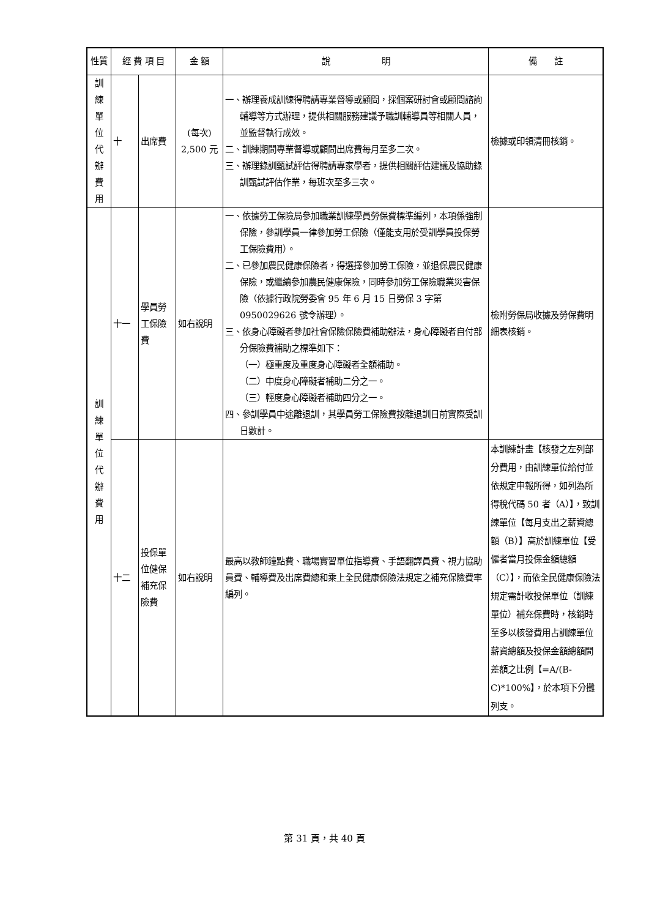| 性質 | 經 費 項 目 | | 金 額 | 說 明 | 備 註 |
| --- | --- | --- | --- | --- | --- |
| 訓 練 單 位 代 辦 費 用 | 十 | 出席費 | (每次) 2,500 元 | 一、辦理養成訓練得聘請專業督導或顧問，採個案研討會或顧問諮詢輔導等方式辦理，提供相關服務建議予職訓輔導員等相關人員，並監督執行成效。 二、訓練期間專業督導或顧問出席費每月至多二次。 三、辦理錄訓甄試評估得聘請專家學者，提供相關評估建議及協助錄訓甄試評估作業，每班次至多三次。 | 檢據或印領清冊核銷。 |
| 訓 練 單 位 代 辦 費 用 | 十一 | 學員勞工保險費 | 如右說明 | 一、依據勞工保險局參加職業訓練學員勞保費標準編列，本項係強制保險，參訓學員一律參加勞工保險（僅能支用於受訓學員投保勞工保險費用）。 二、已參加農民健康保險者，得選擇參加勞工保險，並退保農民健康保險，或繼續參加農民健康保險，同時參加勞工保險職業災害保險（依據行政院勞委會 95 年 6 月 15 日勞保 3 字第 0950029626 號令辦理）。 三、依身心障礙者參加社會保險保險費補助辦法，身心障礙者自付部分保險費補助之標準如下： （一）極重度及重度身心障礙者全額補助。 （二）中度身心障礙者補助二分之一。 （三）輕度身心障礙者補助四分之一。 四、參訓學員中途離退訓，其學員勞工保險費按離退訓日前實際受訓日數計。 | 檢附勞保局收據及勞保費明細表核銷。 |
| | 十二 | 投保單位健保補充保險費 | 如右說明 | 最高以教師鐘點費、職場實習單位指導費、手語翻譯員費、視力協助員費、輔導費及出席費總和乘上全民健康保險法規定之補充保險費率編列。 | 本訓練計畫【核發之左列部分費用，由訓練單位給付並依規定申報所得，如列為所得稅代碼 50 者（A）】，致訓練單位【每月支出之薪資總額（B）】高於訓練單位【受僱者當月投保金額總額（C）】，而依全民健康保險法規定需計收投保單位（訓練單位）補充保費時，核銷時至多以核發費用占訓練單位薪資總額及投保金額總額間差額之比例【=A/(B-C)*100%】，於本項下分攤列支。 |
第 31 頁，共 40 頁